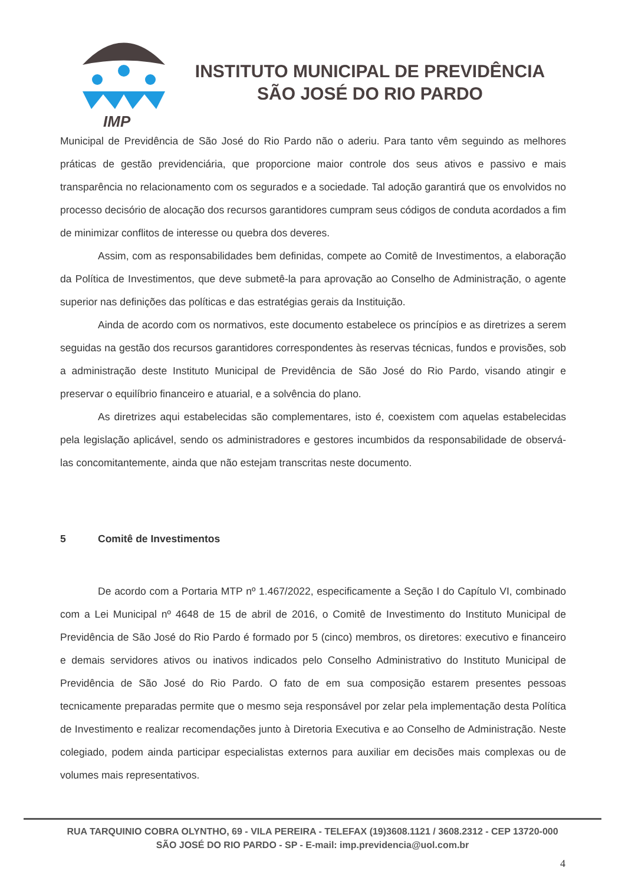IMP
INSTITUTO MUNICIPAL DE PREVIDÊNCIA
SÃO JOSÉ DO RIO PARDO
Municipal de Previdência de São José do Rio Pardo não o aderiu. Para tanto vêm seguindo as melhores práticas de gestão previdenciária, que proporcione maior controle dos seus ativos e passivo e mais transparência no relacionamento com os segurados e a sociedade. Tal adoção garantirá que os envolvidos no processo decisório de alocação dos recursos garantidores cumpram seus códigos de conduta acordados a fim de minimizar conflitos de interesse ou quebra dos deveres.
Assim, com as responsabilidades bem definidas, compete ao Comitê de Investimentos, a elaboração da Política de Investimentos, que deve submetê-la para aprovação ao Conselho de Administração, o agente superior nas definições das políticas e das estratégias gerais da Instituição.
Ainda de acordo com os normativos, este documento estabelece os princípios e as diretrizes a serem seguidas na gestão dos recursos garantidores correspondentes às reservas técnicas, fundos e provisões, sob a administração deste Instituto Municipal de Previdência de São José do Rio Pardo, visando atingir e preservar o equilíbrio financeiro e atuarial, e a solvência do plano.
As diretrizes aqui estabelecidas são complementares, isto é, coexistem com aquelas estabelecidas pela legislação aplicável, sendo os administradores e gestores incumbidos da responsabilidade de observá-las concomitantemente, ainda que não estejam transcritas neste documento.
5 Comitê de Investimentos
De acordo com a Portaria MTP nº 1.467/2022, especificamente a Seção I do Capítulo VI, combinado com a Lei Municipal nº 4648 de 15 de abril de 2016, o Comitê de Investimento do Instituto Municipal de Previdência de São José do Rio Pardo é formado por 5 (cinco) membros, os diretores: executivo e financeiro e demais servidores ativos ou inativos indicados pelo Conselho Administrativo do Instituto Municipal de Previdência de São José do Rio Pardo. O fato de em sua composição estarem presentes pessoas tecnicamente preparadas permite que o mesmo seja responsável por zelar pela implementação desta Política de Investimento e realizar recomendações junto à Diretoria Executiva e ao Conselho de Administração. Neste colegiado, podem ainda participar especialistas externos para auxiliar em decisões mais complexas ou de volumes mais representativos.
RUA TARQUINIO COBRA OLYNTHO, 69 - VILA PEREIRA - TELEFAX (19)3608.1121 / 3608.2312 - CEP 13720-000
SÃO JOSÉ DO RIO PARDO - SP - E-mail: imp.previdencia@uol.com.br
4